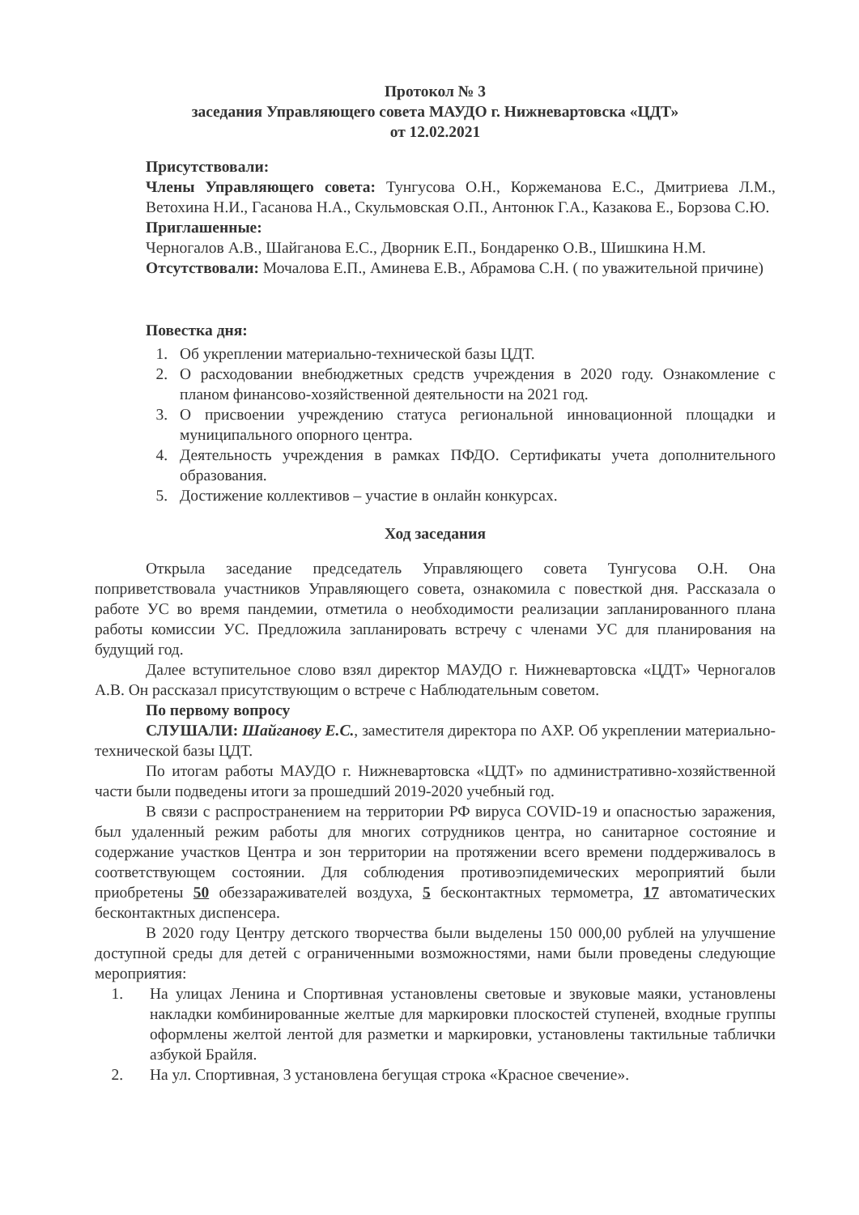Протокол № 3
заседания Управляющего совета МАУДО г. Нижневартовска «ЦДТ»
от 12.02.2021
Присутствовали:
Члены Управляющего совета: Тунгусова О.Н., Коржеманова Е.С., Дмитриева Л.М., Ветохина Н.И., Гасанова Н.А., Скульмовская О.П., Антонюк Г.А., Казакова Е., Борзова С.Ю.
Приглашенные:
Черногалов А.В., Шайганова Е.С., Дворник Е.П., Бондаренко О.В., Шишкина Н.М.
Отсутствовали: Мочалова Е.П., Аминева Е.В., Абрамова С.Н. ( по уважительной причине)
Повестка дня:
1. Об укреплении материально-технической базы ЦДТ.
2. О расходовании внебюджетных средств учреждения в 2020 году. Ознакомление с планом финансово-хозяйственной деятельности на 2021 год.
3. О присвоении учреждению статуса региональной инновационной площадки и муниципального опорного центра.
4. Деятельность учреждения в рамках ПФДО. Сертификаты учета дополнительного образования.
5. Достижение коллективов – участие в онлайн конкурсах.
Ход заседания
Открыла заседание председатель Управляющего совета Тунгусова О.Н. Она поприветствовала участников Управляющего совета, ознакомила с повесткой дня. Рассказала о работе УС во время пандемии, отметила о необходимости реализации запланированного плана работы комиссии УС. Предложила запланировать встречу с членами УС для планирования на будущий год.
Далее вступительное слово взял директор МАУДО г. Нижневартовска «ЦДТ» Черногалов А.В. Он рассказал присутствующим о встрече с Наблюдательным советом.
По первому вопросу
СЛУШАЛИ: Шайганову Е.С., заместителя директора по АХР. Об укреплении материально-технической базы ЦДТ.
По итогам работы МАУДО г. Нижневартовска «ЦДТ» по административно-хозяйственной части были подведены итоги за прошедший 2019-2020 учебный год.
В связи с распространением на территории РФ вируса COVID-19 и опасностью заражения, был удаленный режим работы для многих сотрудников центра, но санитарное состояние и содержание участков Центра и зон территории на протяжении всего времени поддерживалось в соответствующем состоянии. Для соблюдения противоэпидемических мероприятий были приобретены 50 обеззараживателей воздуха, 5 бесконтактных термометра, 17 автоматических бесконтактных диспенсера.
В 2020 году Центру детского творчества были выделены 150 000,00 рублей на улучшение доступной среды для детей с ограниченными возможностями, нами были проведены следующие мероприятия:
1. На улицах Ленина и Спортивная установлены световые и звуковые маяки, установлены накладки комбинированные желтые для маркировки плоскостей ступеней, входные группы оформлены желтой лентой для разметки и маркировки, установлены тактильные таблички азбукой Брайля.
2. На ул. Спортивная, 3 установлена бегущая строка «Красное свечение».